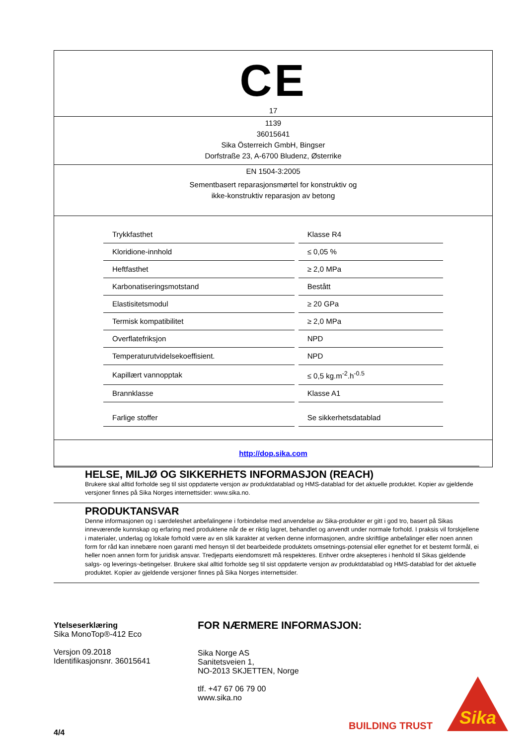CE
17
1139
36015641
Sika Österreich GmbH, Bingser
Dorfstraße 23, A-6700 Bludenz, Østerrike
EN 1504-3:2005
Sementbasert reparasjonsmørtel for konstruktiv og
ikke-konstruktiv reparasjon av betong
| Trykkfasthet | Klasse R4 |
| Kloridione-innhold | ≤ 0,05 % |
| Heftfasthet | ≥ 2,0 MPa |
| Karbonatiseringsmotstand | Bestått |
| Elastisitetsmodul | ≥ 20 GPa |
| Termisk kompatibilitet | ≥ 2,0 MPa |
| Overflatefriksjon | NPD |
| Temperaturutvidelsekoeffisient. | NPD |
| Kapillært vannopptak | ≤ 0,5 kg.m<sup>-2</sup>.h<sup>-0.5</sup> |
| Brannklasse | Klasse A1 |
| Farlige stoffer | Se sikkerhetsdatablad |
http://dop.sika.com
HELSE, MILJØ OG SIKKERHETS INFORMASJON (REACH)
Brukere skal alltid forholde seg til sist oppdaterte versjon av produktdatablad og HMS-datablad for det aktuelle produktet. Kopier av gjeldende versjoner finnes på Sika Norges internettsider: www.sika.no.
PRODUKTANSVAR
Denne informasjonen og i særdeleshet anbefalingene i forbindelse med anvendelse av Sika-produkter er gitt i god tro, basert på Sikas inneværende kunnskap og erfaring med produktene når de er riktig lagret, behandlet og anvendt under normale forhold. I praksis vil forskjellene i materialer, underlag og lokale forhold være av en slik karakter at verken denne informasjonen, andre skriftlige anbefalinger eller noen annen form for råd kan innebære noen garanti med hensyn til det bearbeidede produktets omsetnings-potensial eller egnethet for et bestemt formål, ei heller noen annen form for juridisk ansvar. Tredjeparts eiendomsrett må respekteres. Enhver ordre aksepteres i henhold til Sikas gjeldende salgs- og leverings¬betingelser. Brukere skal alltid forholde seg til sist oppdaterte versjon av produktdatablad og HMS-datablad for det aktuelle produktet. Kopier av gjeldende versjoner finnes på Sika Norges internettsider.
Ytelseserklæring
Sika MonoTop®-412 Eco
Versjon 09.2018
Identifikasjonsnr. 36015641
4/4
FOR NÆRMERE INFORMASJON:
Sika Norge AS
Sanitetsveien 1,
NO-2013 SKJETTEN, Norge
tlf. +47 67 06 79 00
www.sika.no
BUILDING TRUST
Sika